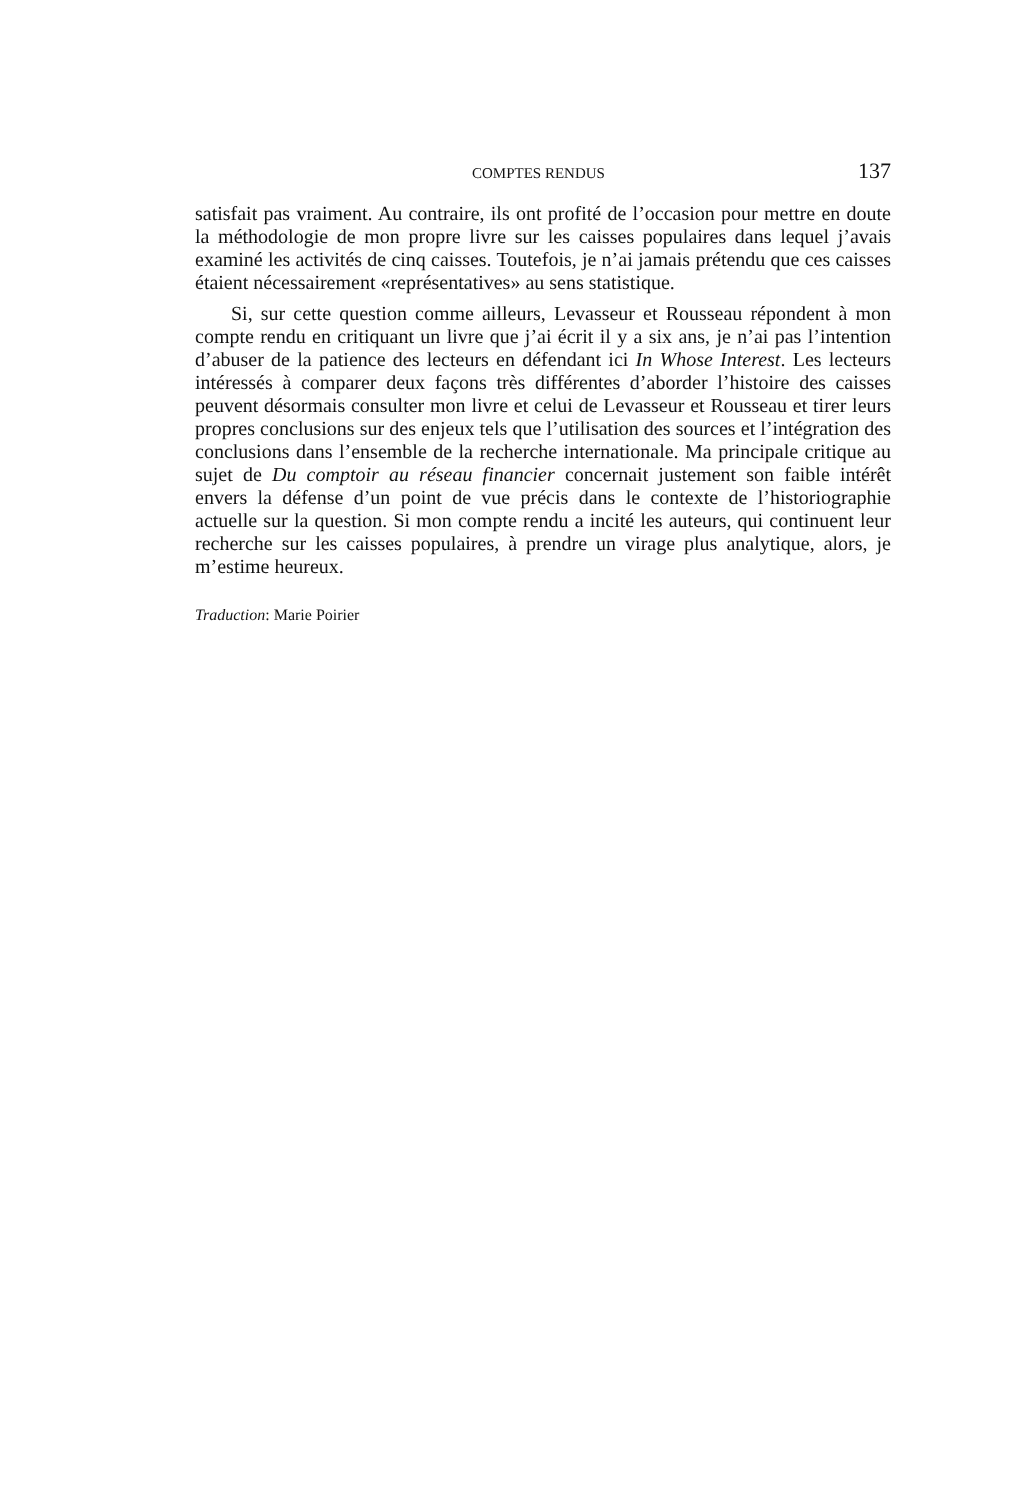COMPTES RENDUS 137
satisfait pas vraiment. Au contraire, ils ont profité de l’occasion pour mettre en doute la méthodologie de mon propre livre sur les caisses populaires dans lequel j’avais examiné les activités de cinq caisses. Toutefois, je n’ai jamais prétendu que ces caisses étaient nécessairement «représentatives» au sens statistique.
Si, sur cette question comme ailleurs, Levasseur et Rousseau répondent à mon compte rendu en critiquant un livre que j’ai écrit il y a six ans, je n’ai pas l’intention d’abuser de la patience des lecteurs en défendant ici In Whose Interest. Les lecteurs intéressés à comparer deux façons très différentes d’aborder l’histoire des caisses peuvent désormais consulter mon livre et celui de Levasseur et Rousseau et tirer leurs propres conclusions sur des enjeux tels que l’utilisation des sources et l’intégration des conclusions dans l’ensemble de la recherche internationale. Ma principale critique au sujet de Du comptoir au réseau financier concernait justement son faible intérêt envers la défense d’un point de vue précis dans le contexte de l’historiographie actuelle sur la question. Si mon compte rendu a incité les auteurs, qui continuent leur recherche sur les caisses populaires, à prendre un virage plus analytique, alors, je m’estime heureux.
Traduction: Marie Poirier